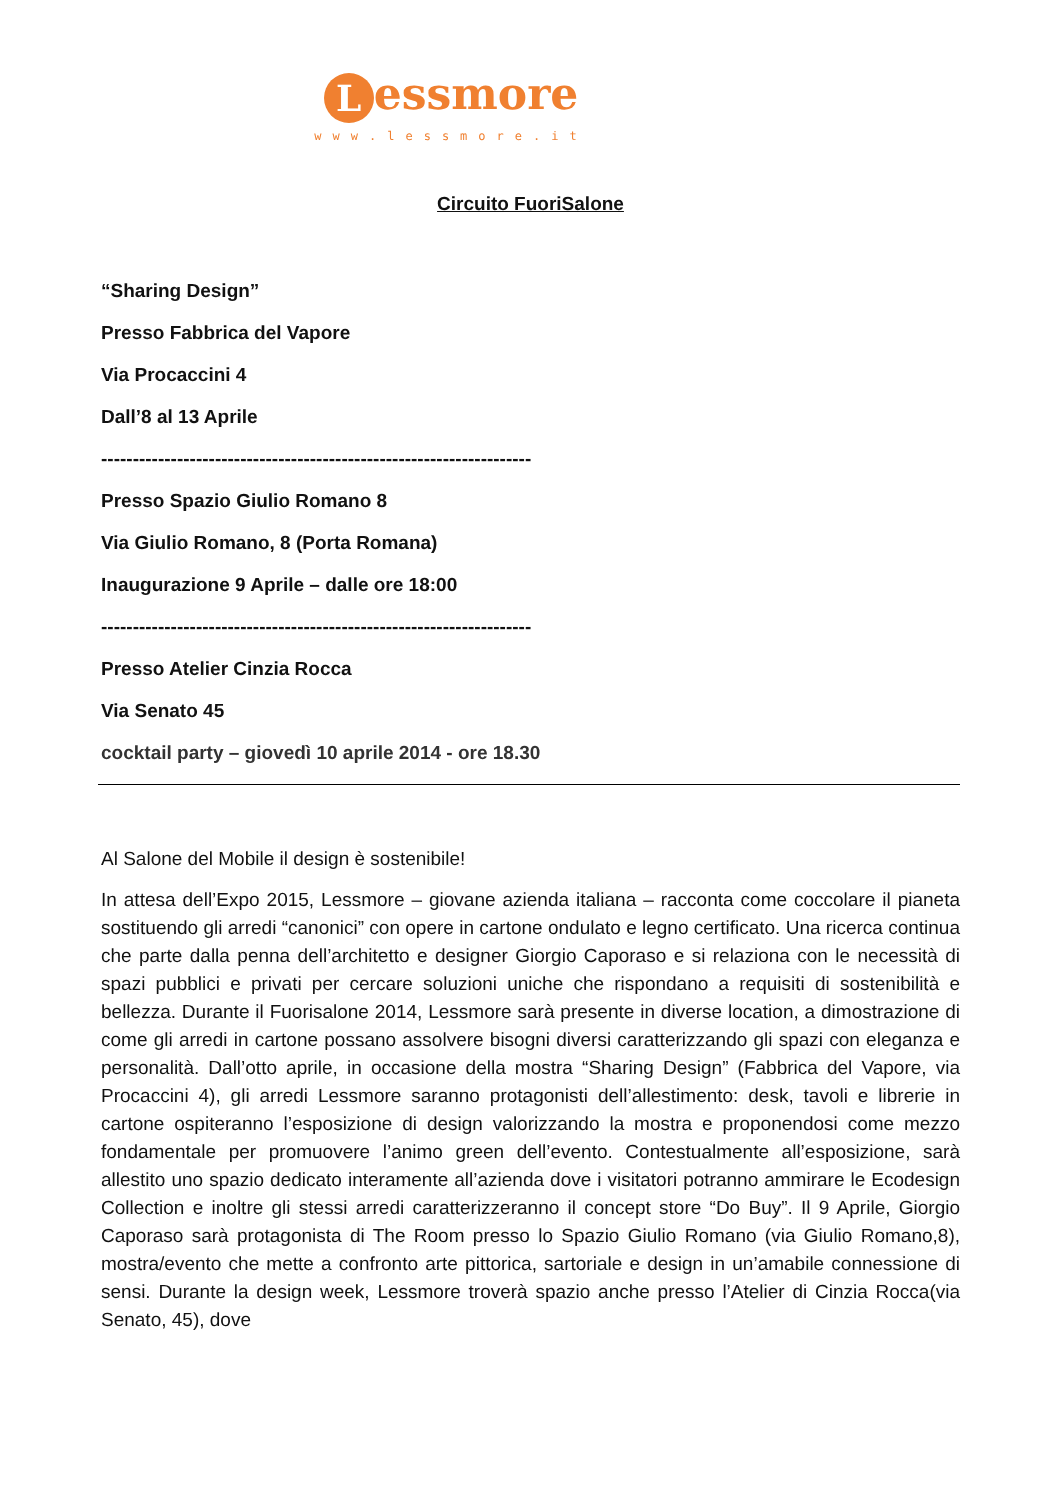Lessmore
www.lessmore.it
Circuito FuoriSalone
“Sharing Design”
Presso Fabbrica del Vapore
Via Procaccini 4
Dall’8 al 13 Aprile
--------------------------------------------------------------------
Presso Spazio Giulio Romano 8
Via Giulio Romano, 8 (Porta Romana)
Inaugurazione 9 Aprile – dalle ore 18:00
--------------------------------------------------------------------
Presso Atelier Cinzia Rocca
Via Senato 45
cocktail party – giovedì 10 aprile 2014 - ore 18.30
Al Salone del Mobile il design è sostenibile!
In attesa dell’Expo 2015, Lessmore – giovane azienda italiana – racconta come coccolare il pianeta sostituendo gli arredi “canonici” con opere in cartone ondulato e legno certificato. Una ricerca continua che parte dalla penna dell’architetto e designer Giorgio Caporaso e si relaziona con le necessità di spazi pubblici e privati per cercare soluzioni uniche che rispondano a requisiti di sostenibilità e bellezza. Durante il Fuorisalone 2014, Lessmore sarà presente in diverse location, a dimostrazione di come gli arredi in cartone possano assolvere bisogni diversi caratterizzando gli spazi con eleganza e personalità. Dall’otto aprile, in occasione della mostra “Sharing Design” (Fabbrica del Vapore, via Procaccini 4), gli arredi Lessmore saranno protagonisti dell’allestimento: desk, tavoli e librerie in cartone ospiteranno l’esposizione di design valorizzando la mostra e proponendosi come mezzo fondamentale per promuovere l’animo green dell’evento. Contestualmente all’esposizione, sarà allestito uno spazio dedicato interamente all’azienda dove i visitatori potranno ammirare le Ecodesign Collection e inoltre gli stessi arredi caratterizzeranno il concept store “Do Buy”. Il 9 Aprile, Giorgio Caporaso sarà protagonista di The Room presso lo Spazio Giulio Romano (via Giulio Romano,8), mostra/evento che mette a confronto arte pittorica, sartoriale e design in un’amabile connessione di sensi. Durante la design week, Lessmore troverà spazio anche presso l’Atelier di Cinzia Rocca(via Senato, 45), dove